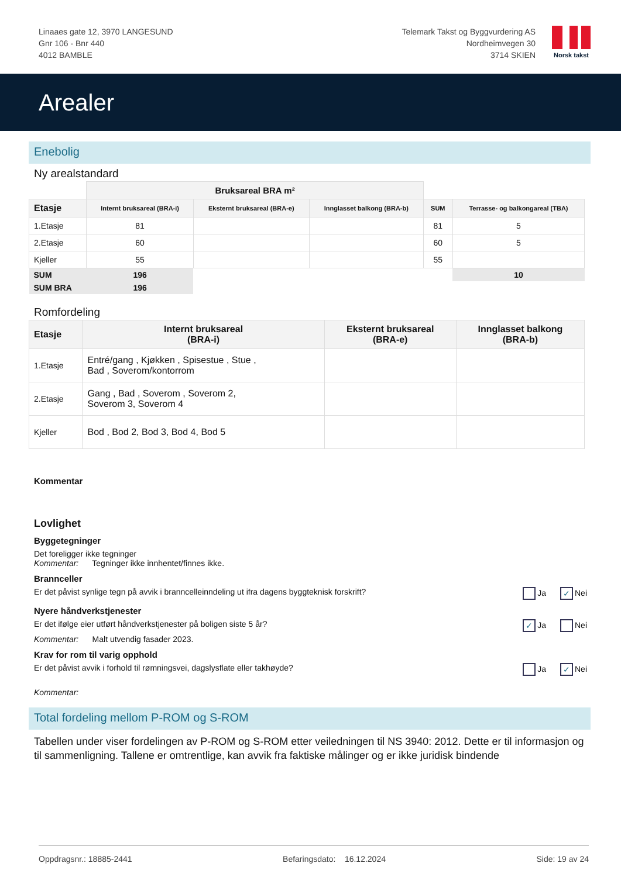Linaaes gate 12, 3970 LANGESUND
Gnr 106 - Bnr 440
4012 BAMBLE
Telemark Takst og Byggvurdering AS
Nordheimvegen 30
3714 SKIEN
Norsk takst
Arealer
Enebolig
Ny arealstandard
| | Bruksareal BRA m² | | | | |
| Etasje | Internt bruksareal (BRA-i) | Eksternt bruksareal (BRA-e) | Innglasset balkong (BRA-b) | SUM | Terrasse- og balkongareal (TBA) |
| 1.Etasje | 81 | | | 81 | 5 |
| 2.Etasje | 60 | | | 60 | 5 |
| Kjeller | 55 | | | 55 | |
| SUM | 196 | | | | 10 |
| SUM BRA | 196 | | | | |
Romfordeling
| Etasje | Internt bruksareal (BRA-i) | Eksternt bruksareal (BRA-e) | Innglasset balkong (BRA-b) |
| --- | --- | --- | --- |
| 1.Etasje | Entré/gang , Kjøkken , Spisestue , Stue , Bad , Soverom/kontorrom | | |
| 2.Etasje | Gang , Bad , Soverom , Soverom 2, Soverom 3, Soverom 4 | | |
| Kjeller | Bod , Bod 2, Bod 3, Bod 4, Bod 5 | | |
Kommentar
Lovlighet
Byggetegninger
Det foreligger ikke tegninger
Kommentar: Tegninger ikke innhentet/finnes ikke.
Brannceller
Er det påvist synlige tegn på avvik i branncelleinndeling ut ifra dagens byggteknisk forskrift? Ja ✓ Nei
Nyere håndverkstjenester
Er det ifølge eier utført håndverkstjenester på boligen siste 5 år? ✓ Ja Nei
Kommentar: Malt utvendig fasader 2023.
Krav for rom til varig opphold
Er det påvist avvik i forhold til rømningsvei, dagslysflate eller takhøyde? Ja ✓ Nei
Kommentar:
Total fordeling mellom P-ROM og S-ROM
Tabellen under viser fordelingen av P-ROM og S-ROM etter veiledningen til NS 3940: 2012. Dette er til informasjon og til sammenligning. Tallene er omtrentlige, kan avvik fra faktiske målinger og er ikke juridisk bindende
Oppdragsnr.: 18885-2441 Befaringsdato: 16.12.2024 Side: 19 av 24